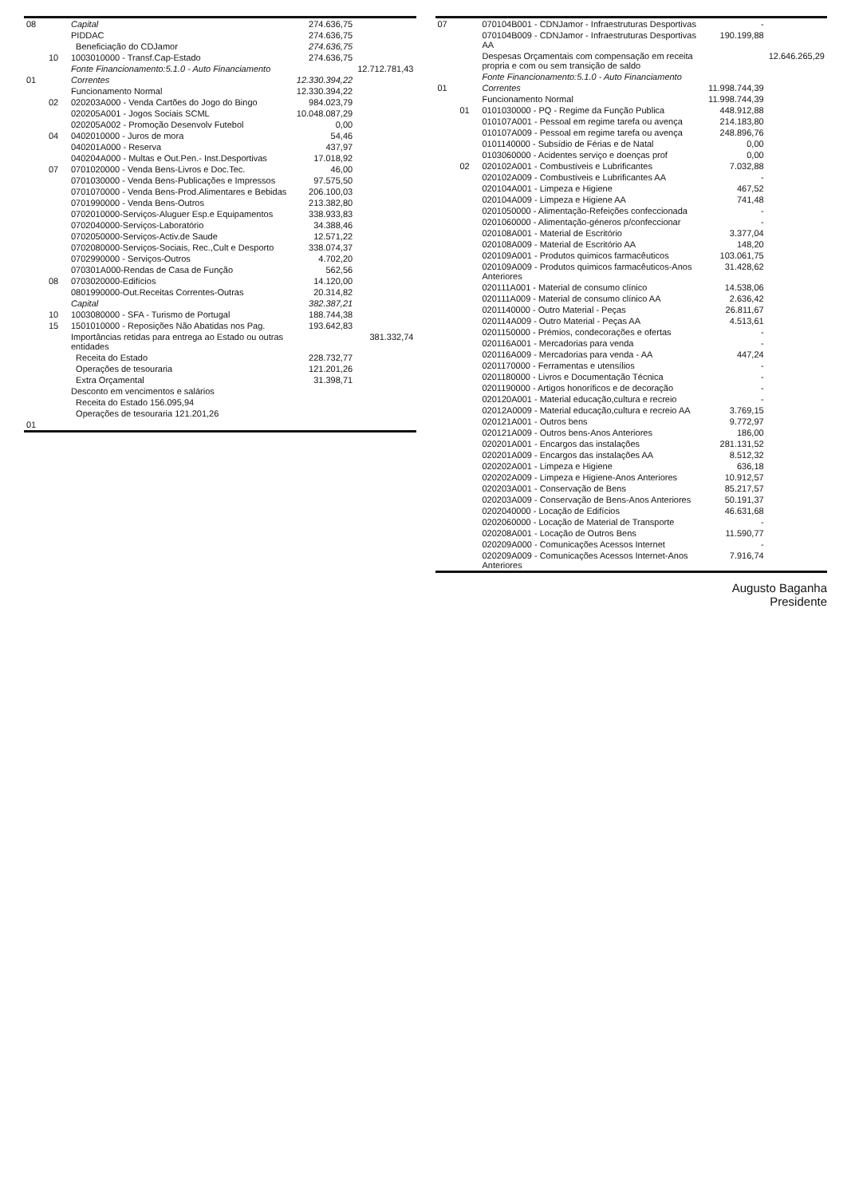| 08 | | Capital | 274.636,75 | |
| | | PIDDAC | 274.636,75 | |
| | | Beneficiação do CDJamor | 274.636,75 | |
| | 10 | 1003010000 - Transf.Cap-Estado | 274.636,75 | |
| | | Fonte Financionamento:5.1.0 - Auto Financiamento | | 12.712.781,43 |
| 01 | | Correntes | 12.330.394,22 | |
| | | Funcionamento Normal | 12.330.394,22 | |
| | 02 | 020203A000 - Venda Cartões do Jogo do Bingo | 984.023,79 | |
| | | 020205A001 - Jogos Sociais SCML | 10.048.087,29 | |
| | | 020205A002 - Promoção Desenvolv Futebol | 0,00 | |
| | 04 | 0402010000 - Juros de mora | 54,46 | |
| | | 040201A000 - Reserva | 437,97 | |
| | | 040204A000 - Multas e Out.Pen.- Inst.Desportivas | 17.018,92 | |
| | 07 | 0701020000 - Venda Bens-Livros e Doc.Tec. | 46,00 | |
| | | 0701030000 - Venda Bens-Publicações e Impressos | 97.575,50 | |
| | | 0701070000 - Venda Bens-Prod.Alimentares e Bebidas | 206.100,03 | |
| | | 0701990000 - Venda Bens-Outros | 213.382,80 | |
| | | 0702010000-Serviços-Aluguer Esp.e Equipamentos | 338.933,83 | |
| | | 0702040000-Serviços-Laboratório | 34.388,46 | |
| | | 0702050000-Serviços-Activ.de Saude | 12.571,22 | |
| | | 0702080000-Serviços-Sociais, Rec.,Cult e Desporto | 338.074,37 | |
| | | 0702990000 - Serviços-Outros | 4.702,20 | |
| | | 070301A000-Rendas de Casa de Função | 562,56 | |
| | 08 | 0703020000-Edifícios | 14.120,00 | |
| | | 0801990000-Out.Receitas Correntes-Outras | 20.314,82 | |
| | | Capital | 382.387,21 | |
| | 10 | 1003080000 - SFA - Turismo de Portugal | 188.744,38 | |
| | 15 | 1501010000 - Reposições Não Abatidas nos Pag. | 193.642,83 | |
| | | Importâncias retidas para entrega ao Estado ou outras entidades | | 381.332,74 |
| | | Receita do Estado | 228.732,77 | |
| | | Operações de tesouraria | 121.201,26 | |
| | | Extra Orçamental | 31.398,71 | |
| | | Desconto em vencimentos e salários | | |
| | | Receita do Estado 156.095,94 | | |
| | | Operações de tesouraria 121.201,26 | | |
| 01 | | | | |
| 07 | | 070104B001 - CDNJamor - Infraestruturas Desportivas | - | |
| | | 070104B009 - CDNJamor - Infraestruturas Desportivas AA | 190.199,88 | |
| | | Despesas Orçamentais com compensação em receita propria e com ou sem transição de saldo | | 12.646.265,29 |
| | | Fonte Financionamento:5.1.0 - Auto Financiamento | | |
| 01 | | Correntes | 11.998.744,39 | |
| | | Funcionamento Normal | 11.998.744,39 | |
| | 01 | 0101030000 - PQ - Regime da Função Publica | 448.912,88 | |
| | | 010107A001 - Pessoal em regime tarefa ou avença | 214.183,80 | |
| | | 010107A009 - Pessoal em regime tarefa ou avença | 248.896,76 | |
| | | 0101140000 - Subsídio de Férias e de Natal | 0,00 | |
| | | 0103060000 - Acidentes serviço e doenças prof | 0,00 | |
| | 02 | 020102A001 - Combustíveis e Lubrificantes | 7.032,88 | |
| | | 020102A009 - Combustíveis e Lubrificantes AA | - | |
| | | 020104A001 - Limpeza e Higiene | 467,52 | |
| | | 020104A009 - Limpeza e Higiene AA | 741,48 | |
| | | 0201050000 - Alimentação-Refeições confeccionada | - | |
| | | 0201060000 - Alimentação-géneros p/confeccionar | - | |
| | | 020108A001 - Material de Escritório | 3.377,04 | |
| | | 020108A009 - Material de Escritório AA | 148,20 | |
| | | 020109A001 - Produtos quimicos farmacêuticos | 103.061,75 | |
| | | 020109A009 - Produtos quimicos farmacêuticos-Anos Anteriores | 31.428,62 | |
| | | 020111A001 - Material de consumo clínico | 14.538,06 | |
| | | 020111A009 - Material de consumo clínico AA | 2.636,42 | |
| | | 0201140000 - Outro Material - Peças | 26.811,67 | |
| | | 020114A009 - Outro Material - Peças AA | 4.513,61 | |
| | | 0201150000 - Prémios, condecorações e ofertas | - | |
| | | 020116A001 - Mercadorias para venda | - | |
| | | 020116A009 - Mercadorias para venda - AA | 447,24 | |
| | | 0201170000 - Ferramentas e utensílios | - | |
| | | 0201180000 - Livros e Documentação Técnica | - | |
| | | 0201190000 - Artigos honoríficos e de decoração | - | |
| | | 020120A001 - Material educação,cultura e recreio | - | |
| | | 02012A0009 - Material educação,cultura e recreio AA | 3.769,15 | |
| | | 020121A001 - Outros bens | 9.772,97 | |
| | | 020121A009 - Outros bens-Anos Anteriores | 186,00 | |
| | | 020201A001 - Encargos das instalações | 281.131,52 | |
| | | 020201A009 - Encargos das instalações AA | 8.512,32 | |
| | | 020202A001 - Limpeza e Higiene | 636,18 | |
| | | 020202A009 - Limpeza e Higiene-Anos Anteriores | 10.912,57 | |
| | | 020203A001 - Conservação de Bens | 85.217,57 | |
| | | 020203A009 - Conservação de Bens-Anos Anteriores | 50.191,37 | |
| | | 0202040000 - Locação de Edifícios | 46.631,68 | |
| | | 0202060000 - Locação de Material de Transporte | - | |
| | | 020208A001 - Locação de Outros Bens | 11.590,77 | |
| | | 020209A000 - Comunicações Acessos Internet | - | |
| | | 020209A009 - Comunicações Acessos Internet-Anos Anteriores | 7.916,74 | |
Augusto Baganha
Presidente